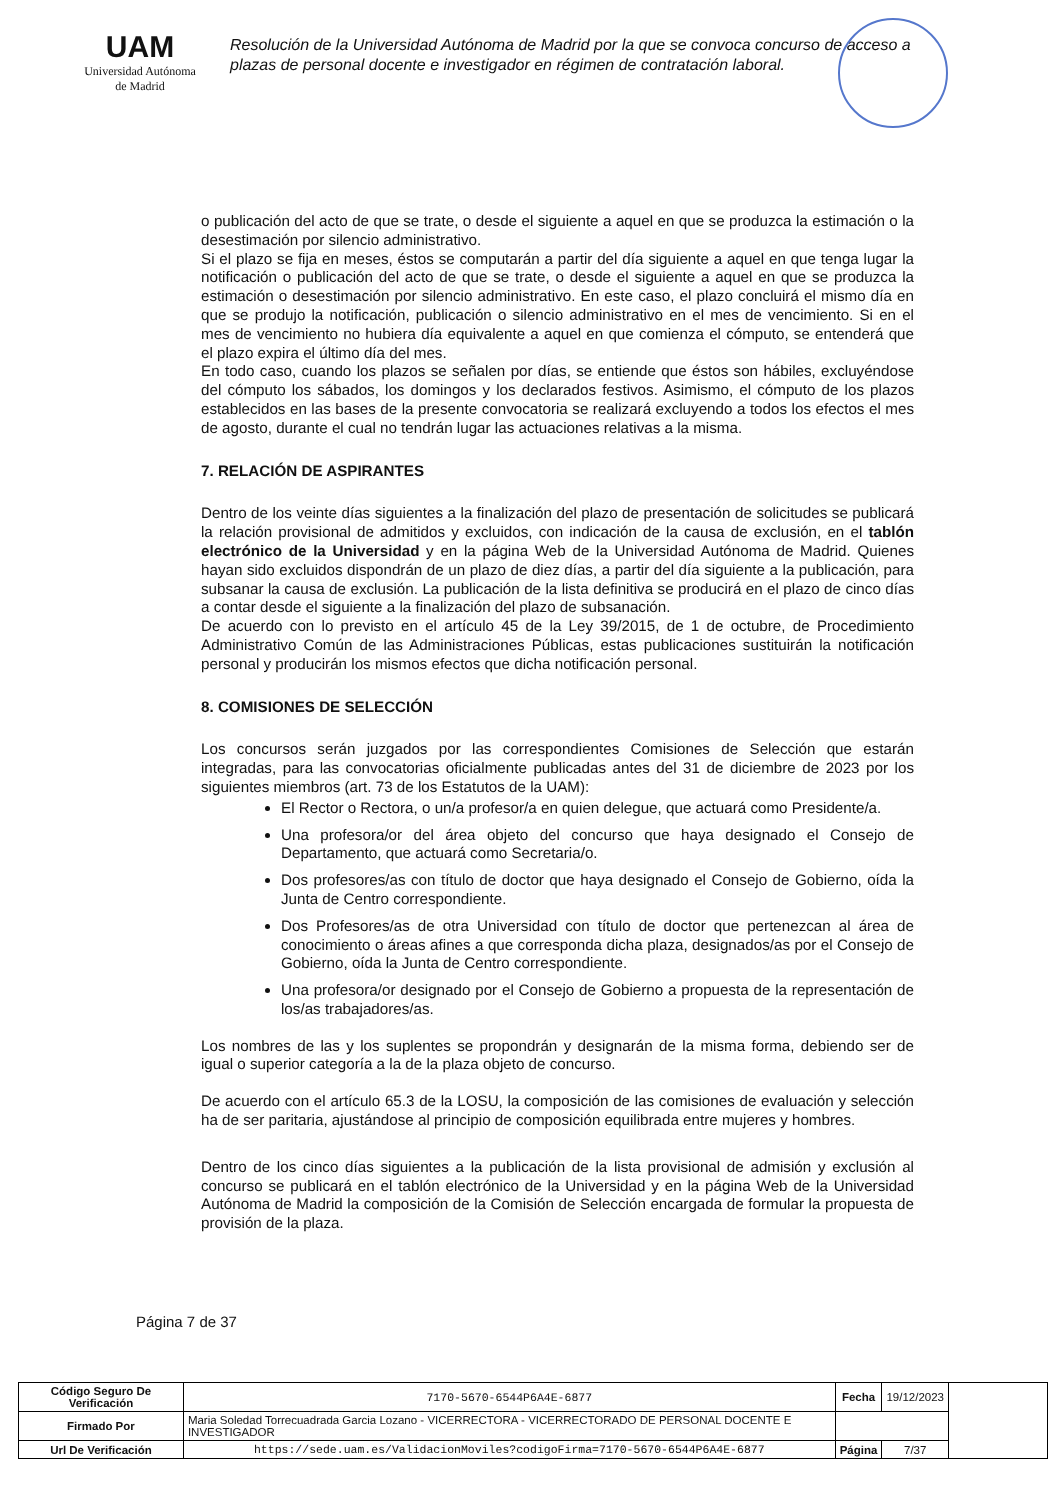UAM
Universidad Autónoma
de Madrid
Resolución de la Universidad Autónoma de Madrid por la que se convoca concurso de acceso a plazas de personal docente e investigador en régimen de contratación laboral.
o publicación del acto de que se trate, o desde el siguiente a aquel en que se produzca la estimación o la desestimación por silencio administrativo.
Si el plazo se fija en meses, éstos se computarán a partir del día siguiente a aquel en que tenga lugar la notificación o publicación del acto de que se trate, o desde el siguiente a aquel en que se produzca la estimación o desestimación por silencio administrativo. En este caso, el plazo concluirá el mismo día en que se produjo la notificación, publicación o silencio administrativo en el mes de vencimiento. Si en el mes de vencimiento no hubiera día equivalente a aquel en que comienza el cómputo, se entenderá que el plazo expira el último día del mes.
En todo caso, cuando los plazos se señalen por días, se entiende que éstos son hábiles, excluyéndose del cómputo los sábados, los domingos y los declarados festivos. Asimismo, el cómputo de los plazos establecidos en las bases de la presente convocatoria se realizará excluyendo a todos los efectos el mes de agosto, durante el cual no tendrán lugar las actuaciones relativas a la misma.
7. RELACIÓN DE ASPIRANTES
Dentro de los veinte días siguientes a la finalización del plazo de presentación de solicitudes se publicará la relación provisional de admitidos y excluidos, con indicación de la causa de exclusión, en el tablón electrónico de la Universidad y en la página Web de la Universidad Autónoma de Madrid. Quienes hayan sido excluidos dispondrán de un plazo de diez días, a partir del día siguiente a la publicación, para subsanar la causa de exclusión. La publicación de la lista definitiva se producirá en el plazo de cinco días a contar desde el siguiente a la finalización del plazo de subsanación.
De acuerdo con lo previsto en el artículo 45 de la Ley 39/2015, de 1 de octubre, de Procedimiento Administrativo Común de las Administraciones Públicas, estas publicaciones sustituirán la notificación personal y producirán los mismos efectos que dicha notificación personal.
8. COMISIONES DE SELECCIÓN
Los concursos serán juzgados por las correspondientes Comisiones de Selección que estarán integradas, para las convocatorias oficialmente publicadas antes del 31 de diciembre de 2023 por los siguientes miembros (art. 73 de los Estatutos de la UAM):
El Rector o Rectora, o un/a profesor/a en quien delegue, que actuará como Presidente/a.
Una profesora/or del área objeto del concurso que haya designado el Consejo de Departamento, que actuará como Secretaria/o.
Dos profesores/as con título de doctor que haya designado el Consejo de Gobierno, oída la Junta de Centro correspondiente.
Dos Profesores/as de otra Universidad con título de doctor que pertenezcan al área de conocimiento o áreas afines a que corresponda dicha plaza, designados/as por el Consejo de Gobierno, oída la Junta de Centro correspondiente.
Una profesora/or designado por el Consejo de Gobierno a propuesta de la representación de los/as trabajadores/as.
Los nombres de las y los suplentes se propondrán y designarán de la misma forma, debiendo ser de igual o superior categoría a la de la plaza objeto de concurso.
De acuerdo con el artículo 65.3 de la LOSU, la composición de las comisiones de evaluación y selección ha de ser paritaria, ajustándose al principio de composición equilibrada entre mujeres y hombres.
Dentro de los cinco días siguientes a la publicación de la lista provisional de admisión y exclusión al concurso se publicará en el tablón electrónico de la Universidad y en la página Web de la Universidad Autónoma de Madrid la composición de la Comisión de Selección encargada de formular la propuesta de provisión de la plaza.
Página 7 de 37
| Código Seguro De Verificación | 7170-5670-6544P6A4E-6877 | Fecha | 19/12/2023 | |
| Firmado Por | Maria Soledad Torrecuadrada Garcia Lozano - VICERRECTORA - VICERRECTORADO DE PERSONAL DOCENTE E INVESTIGADOR | | | |
| Url De Verificación | https://sede.uam.es/ValidacionMoviles?codigoFirma=7170-5670-6544P6A4E-6877 | Página | 7/37 | |